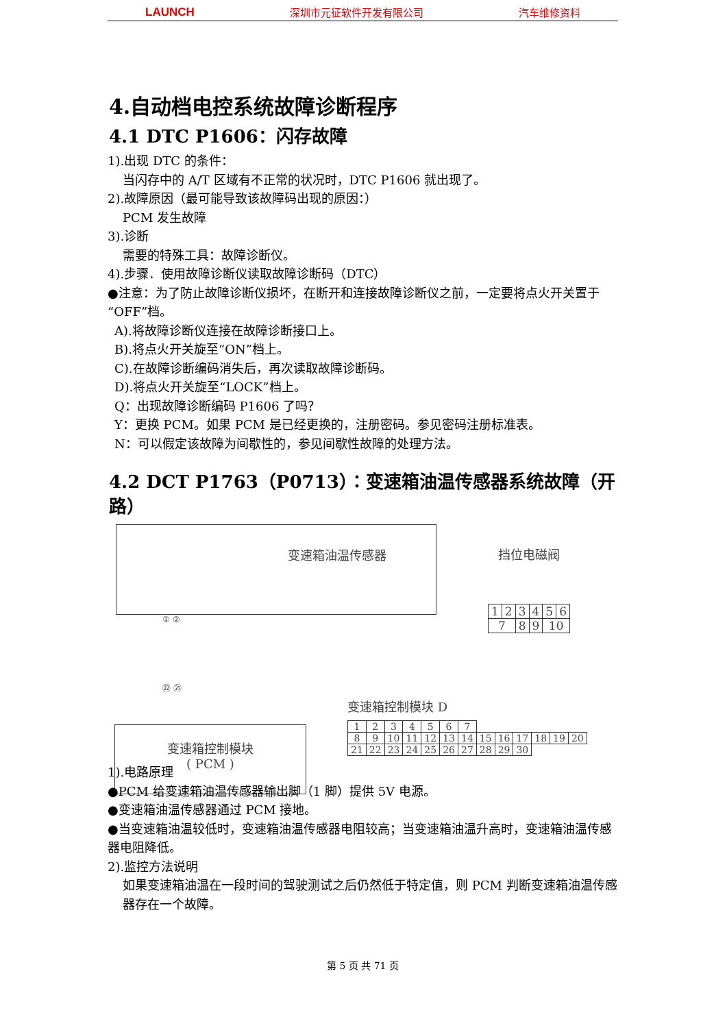LAUNCH 深圳市元征软件开发有限公司 汽车维修资料
4.自动档电控系统故障诊断程序
4.1 DTC P1606：闪存故障
1).出现 DTC 的条件：
当闪存中的 A/T 区域有不正常的状况时，DTC P1606 就出现了。
2).故障原因（最可能导致该故障码出现的原因：）
PCM 发生故障
3).诊断
需要的特殊工具：故障诊断仪。
4).步骤．使用故障诊断仪读取故障诊断码（DTC）
●注意：为了防止故障诊断仪损坏，在断开和连接故障诊断仪之前，一定要将点火开关置于 “OFF”档。
A).将故障诊断仪连接在故障诊断接口上。
B).将点火开关旋至“ON”档上。
C).在故障诊断编码消失后，再次读取故障诊断码。
D).将点火开关旋至“LOCK”档上。
Q：出现故障诊断编码 P1606 了吗？
Y：更换 PCM。如果 PCM 是已经更换的，注册密码。参见密码注册标准表。
N：可以假定该故障为间歇性的，参见间歇性故障的处理方法。
4.2 DCT P1763（P0713）：变速箱油温传感器系统故障（开路）
变速箱油温传感器
① ②
㉒ ㉑
变速箱控制模块
( PCM )
挡位电磁阀
| 1 | 2 | 3 | 4 | 5 | 6 |
| 7 | | 8 | 9 | 10 | |
变速箱控制模块 D
| 1 | 2 | 3 | 4 | 5 | 6 | 7 | | | | | | |
| 8 | 9 | 10 | 11 | 12 | 13 | 14 | 15 | 16 | 17 | 18 | 19 | 20 |
| 21 | 22 | 23 | 24 | 25 | 26 | 27 | 28 | 29 | 30 | | | |
1).电路原理
●PCM 给变速箱油温传感器输出脚（1 脚）提供 5V 电源。
●变速箱油温传感器通过 PCM 接地。
●当变速箱油温较低时，变速箱油温传感器电阻较高；当变速箱油温升高时，变速箱油温传感器电阻降低。
2).监控方法说明
如果变速箱油温在一段时间的驾驶测试之后仍然低于特定值，则 PCM 判断变速箱油温传感器存在一个故障。
第 5 页 共 71 页